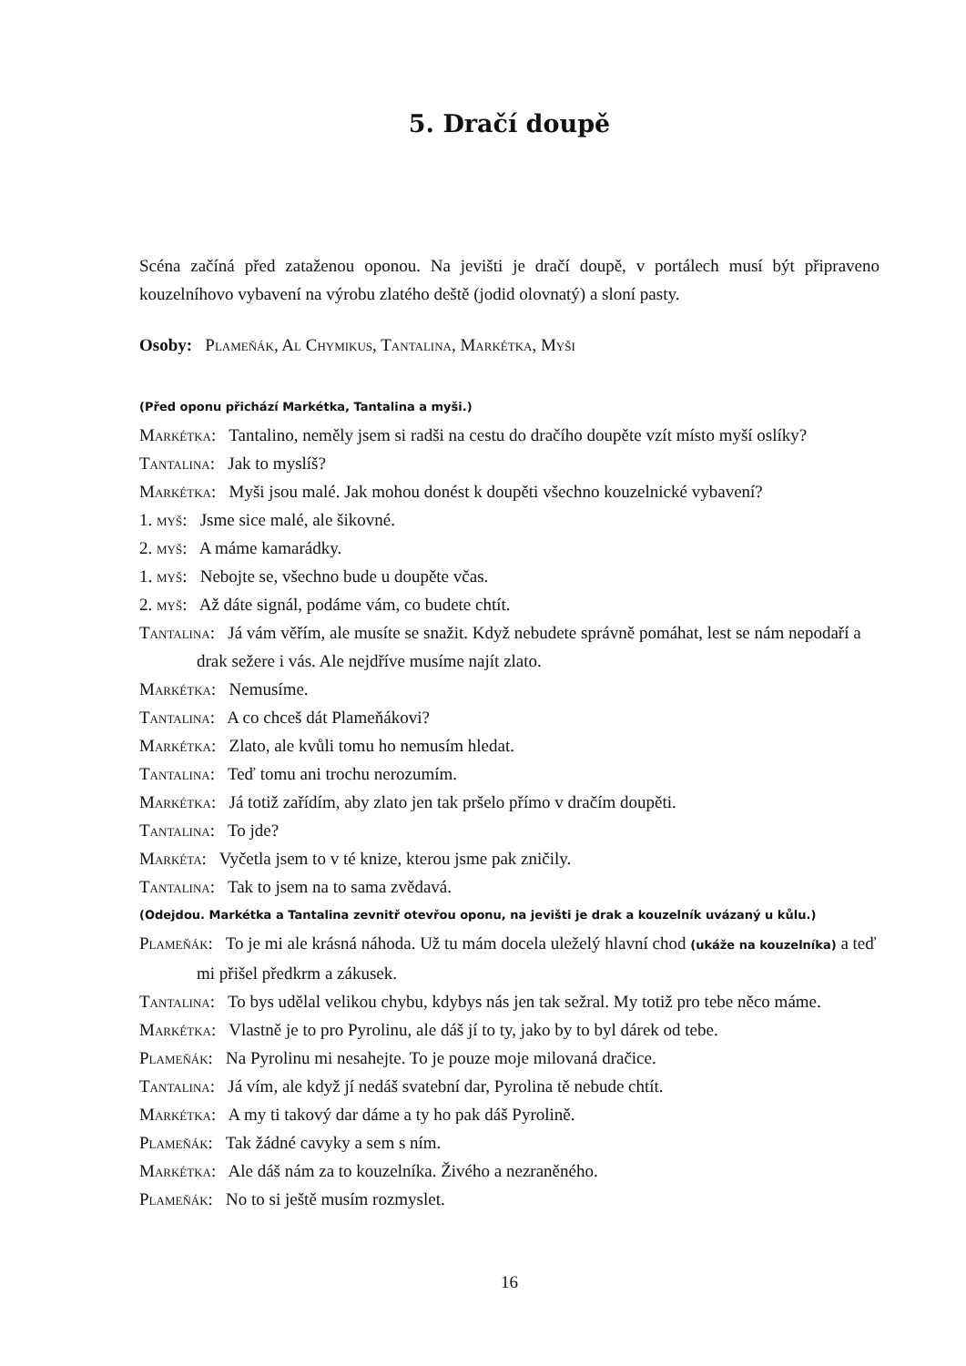5. Dračí doupě
Scéna začíná před zataženou oponou. Na jevišti je dračí doupě, v portálech musí být připraveno kouzelníhovo vybavení na výrobu zlatého deště (jodid olovnatý) a sloní pasty.
Osoby: Plameňák, Al Chymikus, Tantalina, Markétka, Myši
(Před oponu přichází Markétka, Tantalina a myši.)
Markétka: Tantalino, neměly jsem si radši na cestu do dračího doupěte vzít místo myší oslíky?
Tantalina: Jak to myslíš?
Markétka: Myši jsou malé. Jak mohou donést k doupěti všechno kouzelnické vybavení?
1. myš: Jsme sice malé, ale šikovné.
2. myš: A máme kamarádky.
1. myš: Nebojte se, všechno bude u doupěte včas.
2. myš: Až dáte signál, podáme vám, co budete chtít.
Tantalina: Já vám věřím, ale musíte se snažit. Když nebudete správně pomáhat, lest se nám nepodaří a drak sežere i vás. Ale nejdříve musíme najít zlato.
Markétka: Nemusíme.
Tantalina: A co chceš dát Plameňákovi?
Markétka: Zlato, ale kvůli tomu ho nemusím hledat.
Tantalina: Teď tomu ani trochu nerozumím.
Markétka: Já totiž zařídím, aby zlato jen tak pršelo přímo v dračím doupěti.
Tantalina: To jde?
Markéta: Vyčetla jsem to v té knize, kterou jsme pak zničily.
Tantalina: Tak to jsem na to sama zvědavá.
(Odejdou. Markétka a Tantalina zevnitř otevřou oponu, na jevišti je drak a kouzelník uvázaný u kůlu.)
Plameňák: To je mi ale krásná náhoda. Už tu mám docela uleželý hlavní chod (ukáže na kouzelníka) a teď mi přišel předkrm a zákusek.
Tantalina: To bys udělal velikou chybu, kdybys nás jen tak sežral. My totiž pro tebe něco máme.
Markétka: Vlastně je to pro Pyrolinu, ale dáš jí to ty, jako by to byl dárek od tebe.
Plameňák: Na Pyrolinu mi nesahejte. To je pouze moje milovaná dračice.
Tantalina: Já vím, ale když jí nedáš svatební dar, Pyrolina tě nebude chtít.
Markétka: A my ti takový dar dáme a ty ho pak dáš Pyrolině.
Plameňák: Tak žádné cavyky a sem s ním.
Markétka: Ale dáš nám za to kouzelníka. Živého a nezraněného.
Plameňák: No to si ještě musím rozmyslet.
16